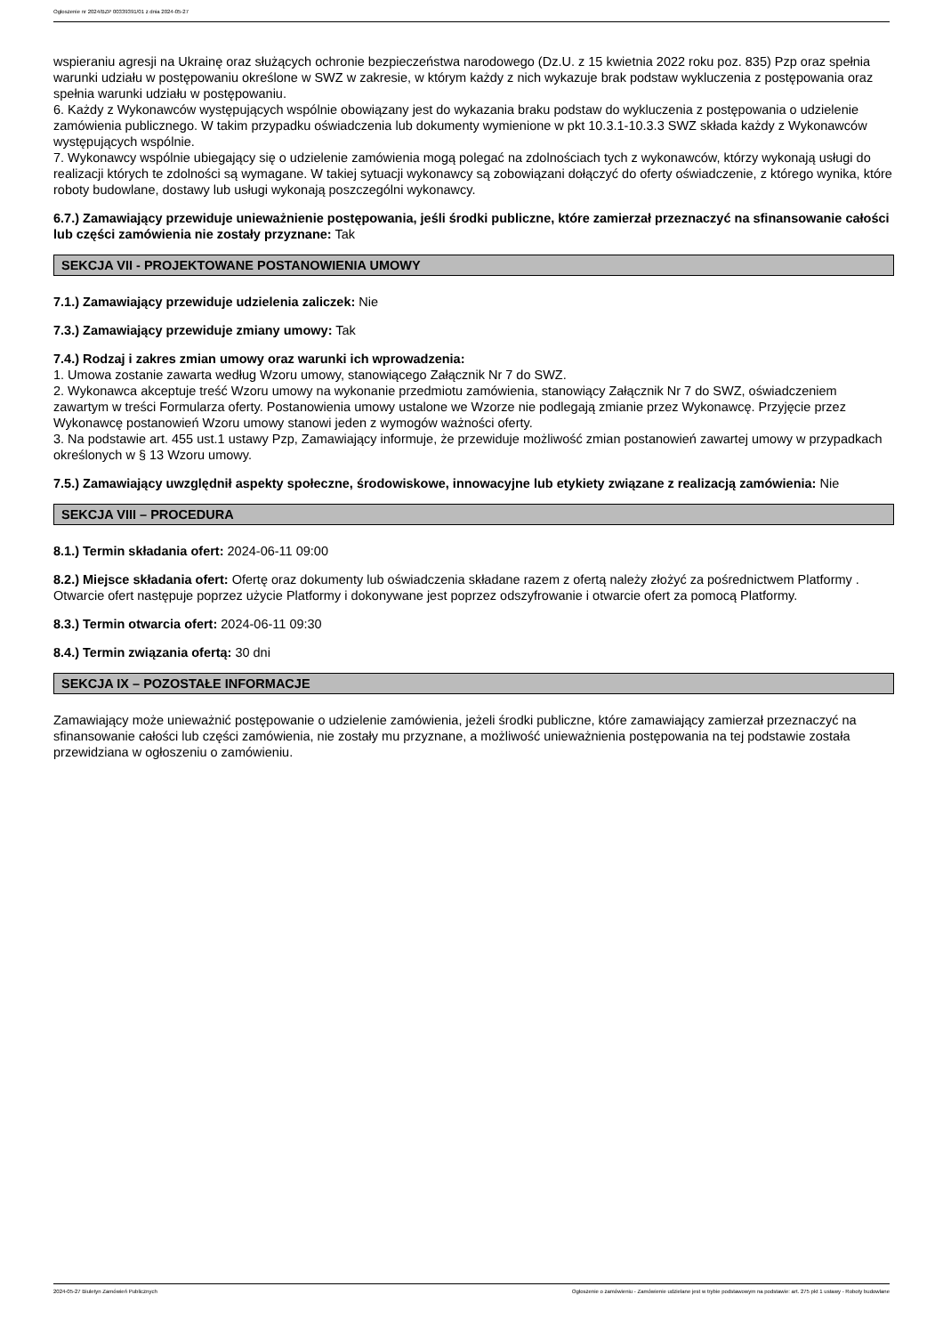Ogłoszenie nr 2024/BZP 00339391/01 z dnia 2024-05-27
wspieraniu agresji na Ukrainę oraz służących ochronie bezpieczeństwa narodowego (Dz.U. z 15 kwietnia 2022 roku poz. 835) Pzp oraz spełnia warunki udziału w postępowaniu określone w SWZ w zakresie, w którym każdy z nich wykazuje brak podstaw wykluczenia z postępowania oraz spełnia warunki udziału w postępowaniu.
6. Każdy z Wykonawców występujących wspólnie obowiązany jest do wykazania braku podstaw do wykluczenia z postępowania o udzielenie zamówienia publicznego. W takim przypadku oświadczenia lub dokumenty wymienione w pkt 10.3.1-10.3.3 SWZ składa każdy z Wykonawców występujących wspólnie.
7. Wykonawcy wspólnie ubiegający się o udzielenie zamówienia mogą polegać na zdolnościach tych z wykonawców, którzy wykonają usługi do realizacji których te zdolności są wymagane. W takiej sytuacji wykonawcy są zobowiązani dołączyć do oferty oświadczenie, z którego wynika, które roboty budowlane, dostawy lub usługi wykonają poszczególni wykonawcy.
6.7.) Zamawiający przewiduje unieważnienie postępowania, jeśli środki publiczne, które zamierzał przeznaczyć na sfinansowanie całości lub części zamówienia nie zostały przyznane: Tak
SEKCJA VII - PROJEKTOWANE POSTANOWIENIA UMOWY
7.1.) Zamawiający przewiduje udzielenia zaliczek: Nie
7.3.) Zamawiający przewiduje zmiany umowy: Tak
7.4.) Rodzaj i zakres zmian umowy oraz warunki ich wprowadzenia:
1. Umowa zostanie zawarta według Wzoru umowy, stanowiącego Załącznik Nr 7 do SWZ.
2. Wykonawca akceptuje treść Wzoru umowy na wykonanie przedmiotu zamówienia, stanowiący Załącznik Nr 7 do SWZ, oświadczeniem zawartym w treści Formularza oferty. Postanowienia umowy ustalone we Wzorze nie podlegają zmianie przez Wykonawcę. Przyjęcie przez Wykonawcę postanowień Wzoru umowy stanowi jeden z wymogów ważności oferty.
3. Na podstawie art. 455 ust.1 ustawy Pzp, Zamawiający informuje, że przewiduje możliwość zmian postanowień zawartej umowy w przypadkach określonych w § 13 Wzoru umowy.
7.5.) Zamawiający uwzględnił aspekty społeczne, środowiskowe, innowacyjne lub etykiety związane z realizacją zamówienia: Nie
SEKCJA VIII – PROCEDURA
8.1.) Termin składania ofert: 2024-06-11 09:00
8.2.) Miejsce składania ofert: Ofertę oraz dokumenty lub oświadczenia składane razem z ofertą należy złożyć za pośrednictwem Platformy . Otwarcie ofert następuje poprzez użycie Platformy i dokonywane jest poprzez odszyfrowanie i otwarcie ofert za pomocą Platformy.
8.3.) Termin otwarcia ofert: 2024-06-11 09:30
8.4.) Termin związania ofertą: 30 dni
SEKCJA IX – POZOSTAŁE INFORMACJE
Zamawiający może unieważnić postępowanie o udzielenie zamówienia, jeżeli środki publiczne, które zamawiający zamierzał przeznaczyć na sfinansowanie całości lub części zamówienia, nie zostały mu przyznane, a możliwość unieważnienia postępowania na tej podstawie została przewidziana w ogłoszeniu o zamówieniu.
2024-05-27 Biuletyn Zamówień Publicznych Ogłoszenie o zamówieniu - Zamówienie udzielane jest w trybie podstawowym na podstawie: art. 275 pkt 1 ustawy - Roboty budowlane